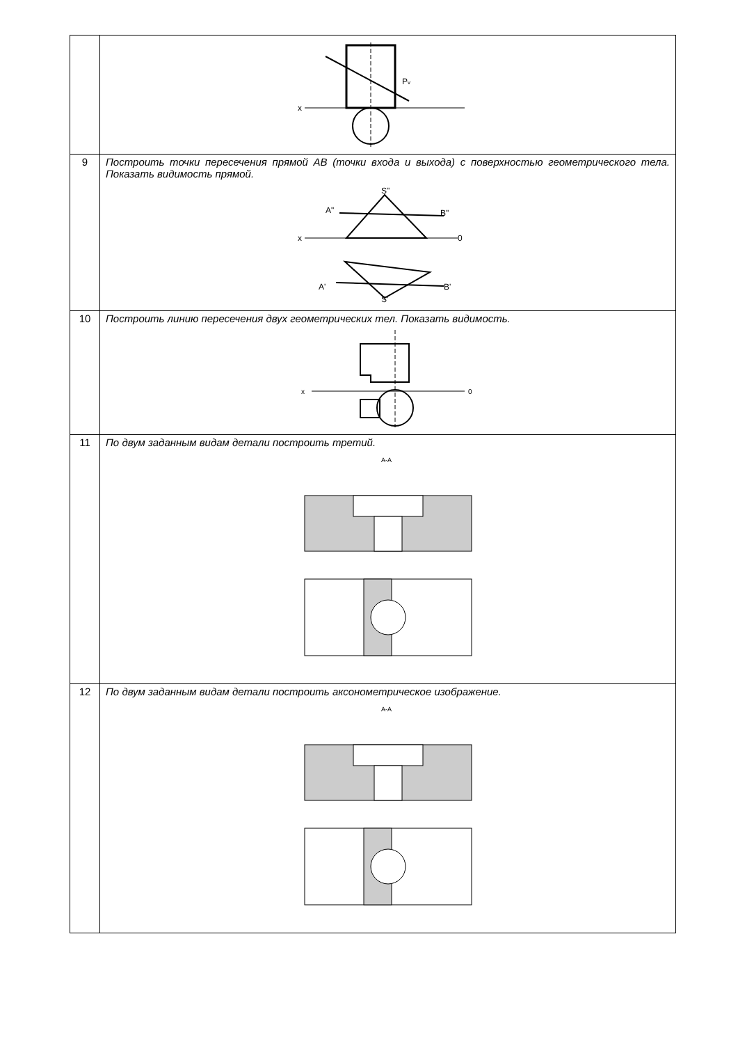| | x P v |
| 9 | Построить точки пересечения прямой АВ (точки входа и выхода) с поверхностью геометрического тела. Показать видимость прямой. A" S" B" x 0 A' B' S' |
| 10 | Построить линию пересечения двух геометрических тел. Показать видимость. x 0 |
| 11 | По двум заданным видам детали построить третий. A-A |
| 12 | По двум заданным видам детали построить аксонометрическое изображение. A-A |